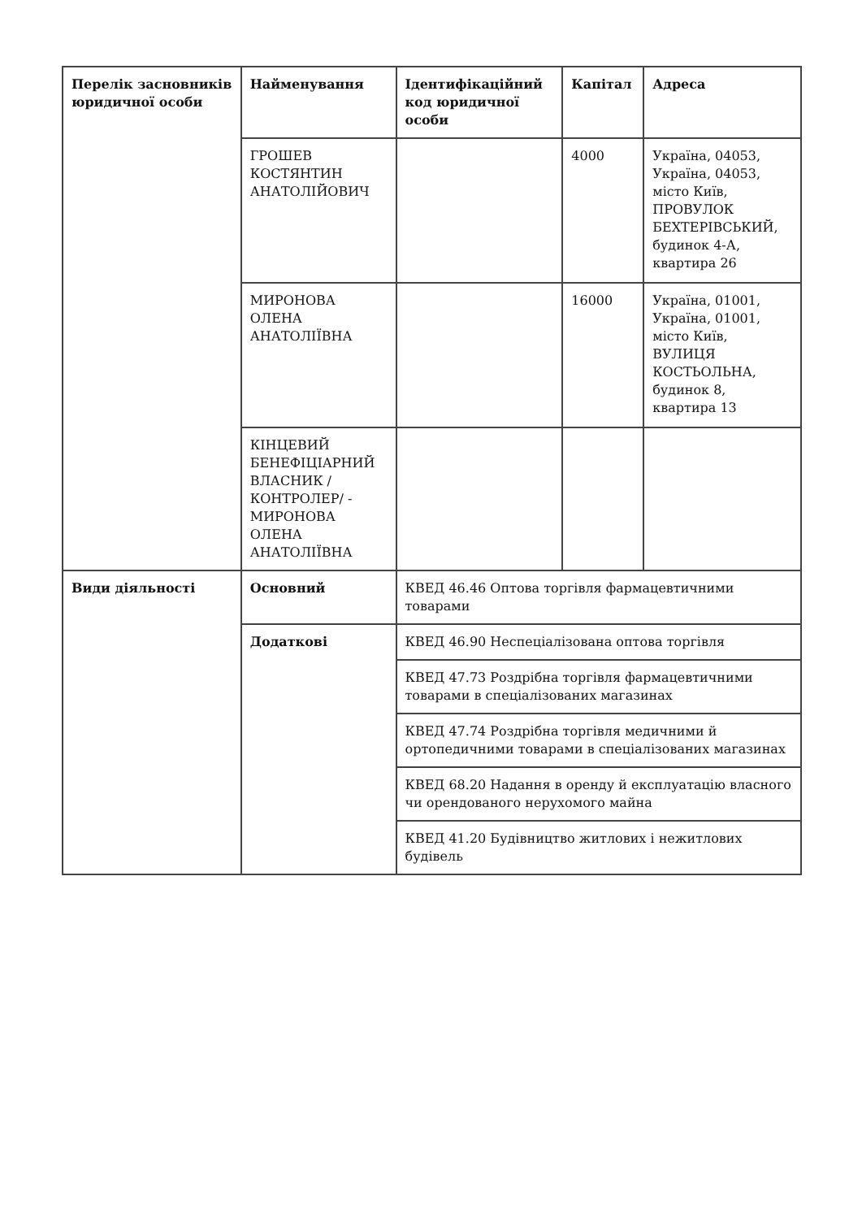| Перелік засновників юридичної особи | Найменування | Ідентифікаційний код юридичної особи | Капітал | Адреса |
| --- | --- | --- | --- | --- |
| | ГРОШЕВ КОСТЯНТИН АНАТОЛІЙОВИЧ | | 4000 | Україна, 04053, Україна, 04053, місто Київ, ПРОВУЛОК БЕХТЕРІВСЬКИЙ, будинок 4-А, квартира 26 |
| | МИРОНОВА ОЛЕНА АНАТОЛІЇВНА | | 16000 | Україна, 01001, Україна, 01001, місто Київ, ВУЛИЦЯ КОСТЬОЛЬНА, будинок 8, квартира 13 |
| | КІНЦЕВИЙ БЕНЕФІЦІАРНИЙ ВЛАСНИК /КОНТРОЛЕР/ - МИРОНОВА ОЛЕНА АНАТОЛІЇВНА | | | |
| Види діяльності | Основний | КВЕД 46.46 Оптова торгівля фармацевтичними товарами | | |
| | Додаткові | КВЕД 46.90 Неспеціалізована оптова торгівля | | |
| | | КВЕД 47.73 Роздрібна торгівля фармацевтичними товарами в спеціалізованих магазинах | | |
| | | КВЕД 47.74 Роздрібна торгівля медичними й ортопедичними товарами в спеціалізованих магазинах | | |
| | | КВЕД 68.20 Надання в оренду й експлуатацію власного чи орендованого нерухомого майна | | |
| | | КВЕД 41.20 Будівництво житлових і нежитлових будівель | | |